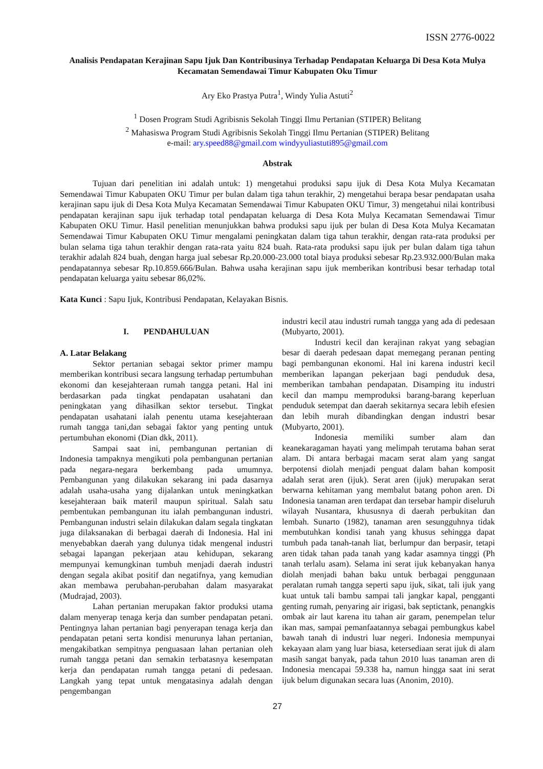ISSN 2776-0022
Analisis Pendapatan Kerajinan Sapu Ijuk Dan Kontribusinya Terhadap Pendapatan Keluarga Di Desa Kota Mulya Kecamatan Semendawai Timur Kabupaten Oku Timur
Ary Eko Prastya Putra<sup>1</sup>, Windy Yulia Astuti<sup>2</sup>
<sup>1</sup> Dosen Program Studi Agribisnis Sekolah Tinggi Ilmu Pertanian (STIPER) Belitang
<sup>2</sup> Mahasiswa Program Studi Agribisnis Sekolah Tinggi Ilmu Pertanian (STIPER) Belitang
e-mail: ary.speed88@gmail.com windyyuliastuti895@gmail.com
Abstrak
Tujuan dari penelitian ini adalah untuk: 1) mengetahui produksi sapu ijuk di Desa Kota Mulya Kecamatan Semendawai Timur Kabupaten OKU Timur per bulan dalam tiga tahun terakhir, 2) mengetahui berapa besar pendapatan usaha kerajinan sapu ijuk di Desa Kota Mulya Kecamatan Semendawai Timur Kabupaten OKU Timur, 3) mengetahui nilai kontribusi pendapatan kerajinan sapu ijuk terhadap total pendapatan keluarga di Desa Kota Mulya Kecamatan Semendawai Timur Kabupaten OKU Timur. Hasil penelitian menunjukkan bahwa produksi sapu ijuk per bulan di Desa Kota Mulya Kecamatan Semendawai Timur Kabupaten OKU Timur mengalami peningkatan dalam tiga tahun terakhir, dengan rata-rata produksi per bulan selama tiga tahun terakhir dengan rata-rata yaitu 824 buah. Rata-rata produksi sapu ijuk per bulan dalam tiga tahun terakhir adalah 824 buah, dengan harga jual sebesar Rp.20.000-23.000 total biaya produksi sebesar Rp.23.932.000/Bulan maka pendapatannya sebesar Rp.10.859.666/Bulan. Bahwa usaha kerajinan sapu ijuk memberikan kontribusi besar terhadap total pendapatan keluarga yaitu sebesar 86,02%.
Kata Kunci : Sapu Ijuk, Kontribusi Pendapatan, Kelayakan Bisnis.
I. PENDAHULUAN
A. Latar Belakang
Sektor pertanian sebagai sektor primer mampu memberikan kontribusi secara langsung terhadap pertumbuhan ekonomi dan kesejahteraan rumah tangga petani. Hal ini berdasarkan pada tingkat pendapatan usahatani dan peningkatan yang dihasilkan sektor tersebut. Tingkat pendapatan usahatani ialah penentu utama kesejahteraan rumah tangga tani,dan sebagai faktor yang penting untuk pertumbuhan ekonomi (Dian dkk, 2011).
Sampai saat ini, pembangunan pertanian di Indonesia tampaknya mengikuti pola pembangunan pertanian pada negara-negara berkembang pada umumnya. Pembangunan yang dilakukan sekarang ini pada dasarnya adalah usaha-usaha yang dijalankan untuk meningkatkan kesejahteraan baik materil maupun spiritual. Salah satu pembentukan pembangunan itu ialah pembangunan industri. Pembangunan industri selain dilakukan dalam segala tingkatan juga dilaksanakan di berbagai daerah di Indonesia. Hal ini menyebabkan daerah yang dulunya tidak mengenal industri sebagai lapangan pekerjaan atau kehidupan, sekarang mempunyai kemungkinan tumbuh menjadi daerah industri dengan segala akibat positif dan negatifnya, yang kemudian akan membawa perubahan-perubahan dalam masyarakat (Mudrajad, 2003).
Lahan pertanian merupakan faktor produksi utama dalam menyerap tenaga kerja dan sumber pendapatan petani. Pentingnya lahan pertanian bagi penyerapan tenaga kerja dan pendapatan petani serta kondisi menurunya lahan pertanian, mengakibatkan sempitnya penguasaan lahan pertanian oleh rumah tangga petani dan semakin terbatasnya kesempatan kerja dan pendapatan rumah tangga petani di pedesaan. Langkah yang tepat untuk mengatasinya adalah dengan pengembangan
industri kecil atau industri rumah tangga yang ada di pedesaan (Mubyarto, 2001).
Industri kecil dan kerajinan rakyat yang sebagian besar di daerah pedesaan dapat memegang peranan penting bagi pembangunan ekonomi. Hal ini karena industri kecil memberikan lapangan pekerjaan bagi penduduk desa, memberikan tambahan pendapatan. Disamping itu industri kecil dan mampu memproduksi barang-barang keperluan penduduk setempat dan daerah sekitarnya secara lebih efesien dan lebih murah dibandingkan dengan industri besar (Mubyarto, 2001).
Indonesia memiliki sumber alam dan keanekaragaman hayati yang melimpah terutama bahan serat alam. Di antara berbagai macam serat alam yang sangat berpotensi diolah menjadi penguat dalam bahan komposit adalah serat aren (ijuk). Serat aren (ijuk) merupakan serat berwarna kehitaman yang membalut batang pohon aren. Di Indonesia tanaman aren terdapat dan tersebar hampir diseluruh wilayah Nusantara, khususnya di daerah perbukitan dan lembah. Sunarto (1982), tanaman aren sesungguhnya tidak membutuhkan kondisi tanah yang khusus sehingga dapat tumbuh pada tanah-tanah liat, berlumpur dan berpasir, tetapi aren tidak tahan pada tanah yang kadar asamnya tinggi (Ph tanah terlalu asam). Selama ini serat ijuk kebanyakan hanya diolah menjadi bahan baku untuk berbagai penggunaan peralatan rumah tangga seperti sapu ijuk, sikat, tali ijuk yang kuat untuk tali bambu sampai tali jangkar kapal, pengganti genting rumah, penyaring air irigasi, bak septictank, penangkis ombak air laut karena itu tahan air garam, penempelan telur ikan mas, sampai pemanfaatannya sebagai pembungkus kabel bawah tanah di industri luar negeri. Indonesia mempunyai kekayaan alam yang luar biasa, ketersediaan serat ijuk di alam masih sangat banyak, pada tahun 2010 luas tanaman aren di Indonesia mencapai 59.338 ha, namun hingga saat ini serat ijuk belum digunakan secara luas (Anonim, 2010).
27